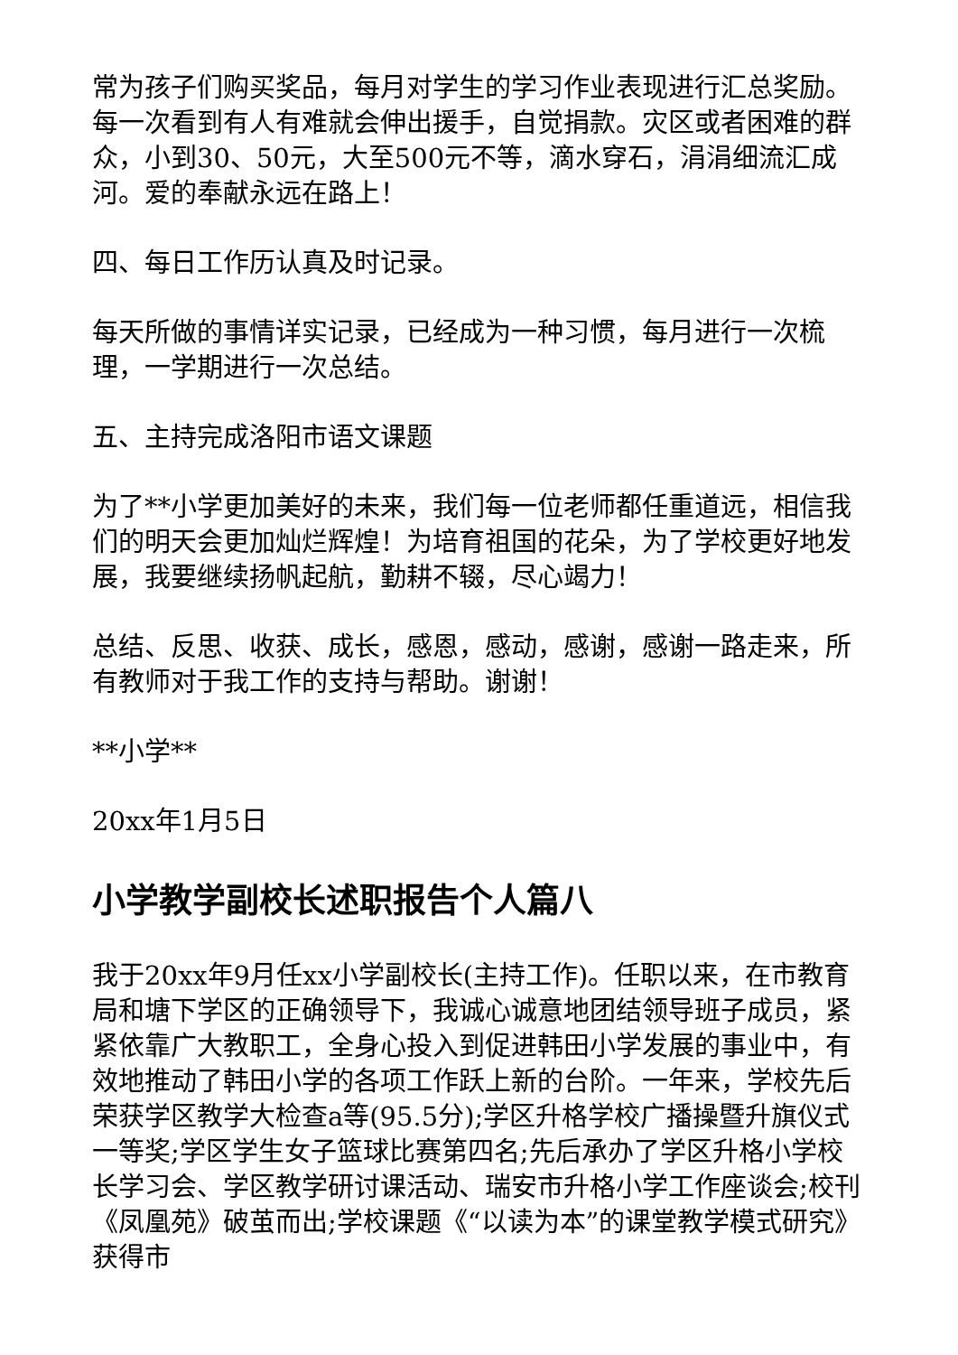常为孩子们购买奖品，每月对学生的学习作业表现进行汇总奖励。每一次看到有人有难就会伸出援手，自觉捐款。灾区或者困难的群众，小到30、50元，大至500元不等，滴水穿石，涓涓细流汇成河。爱的奉献永远在路上！
四、每日工作历认真及时记录。
每天所做的事情详实记录，已经成为一种习惯，每月进行一次梳理，一学期进行一次总结。
五、主持完成洛阳市语文课题
为了**小学更加美好的未来，我们每一位老师都任重道远，相信我们的明天会更加灿烂辉煌！为培育祖国的花朵，为了学校更好地发展，我要继续扬帆起航，勤耕不辍，尽心竭力！
总结、反思、收获、成长，感恩，感动，感谢，感谢一路走来，所有教师对于我工作的支持与帮助。谢谢！
**小学**
20xx年1月5日
小学教学副校长述职报告个人篇八
我于20xx年9月任xx小学副校长(主持工作)。任职以来，在市教育局和塘下学区的正确领导下，我诚心诚意地团结领导班子成员，紧紧依靠广大教职工，全身心投入到促进韩田小学发展的事业中，有效地推动了韩田小学的各项工作跃上新的台阶。一年来，学校先后荣获学区教学大检查a等(95.5分);学区升格学校广播操暨升旗仪式一等奖;学区学生女子篮球比赛第四名;先后承办了学区升格小学校长学习会、学区教学研讨课活动、瑞安市升格小学工作座谈会;校刊《凤凰苑》破茧而出;学校课题《“以读为本”的课堂教学模式研究》获得市